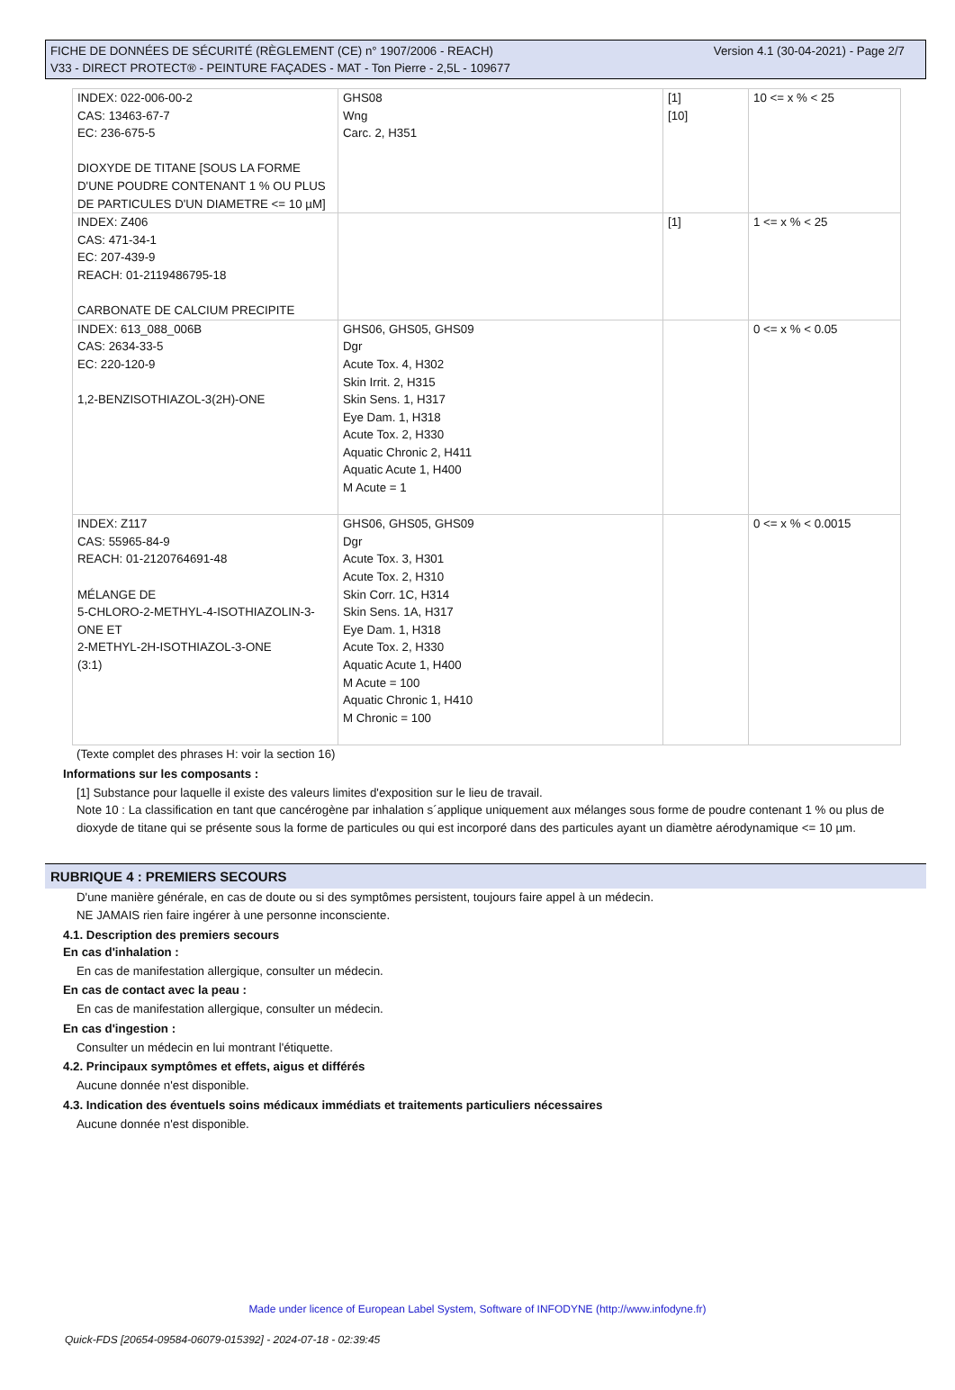Version 4.1 (30-04-2021) - Page 2/7 FICHE DE DONNÉES DE SÉCURITÉ (RÈGLEMENT (CE) n° 1907/2006 - REACH)
V33 - DIRECT PROTECT® - PEINTURE FAÇADES - MAT - Ton Pierre - 2,5L - 109677
| INDEX: 022-006-00-2 CAS: 13463-67-7 EC: 236-675-5 DIOXYDE DE TITANE [SOUS LA FORME D'UNE POUDRE CONTENANT 1 % OU PLUS DE PARTICULES D'UN DIAMETRE <= 10 µM] | GHS08 Wng Carc. 2, H351 | [1] [10] | 10 <= x % < 25 |
| INDEX: Z406 CAS: 471-34-1 EC: 207-439-9 REACH: 01-2119486795-18 CARBONATE DE CALCIUM PRECIPITE | | [1] | 1 <= x % < 25 |
| INDEX: 613_088_006B CAS: 2634-33-5 EC: 220-120-9 1,2-BENZISOTHIAZOL-3(2H)-ONE | GHS06, GHS05, GHS09 Dgr Acute Tox. 4, H302 Skin Irrit. 2, H315 Skin Sens. 1, H317 Eye Dam. 1, H318 Acute Tox. 2, H330 Aquatic Chronic 2, H411 Aquatic Acute 1, H400 M Acute = 1 | | 0 <= x % < 0.05 |
| INDEX: Z117 CAS: 55965-84-9 REACH: 01-2120764691-48 MÉLANGE DE 5-CHLORO-2-METHYL-4-ISOTHIAZOLIN-3-ONE ET 2-METHYL-2H-ISOTHIAZOL-3-ONE (3:1) | GHS06, GHS05, GHS09 Dgr Acute Tox. 3, H301 Acute Tox. 2, H310 Skin Corr. 1C, H314 Skin Sens. 1A, H317 Eye Dam. 1, H318 Acute Tox. 2, H330 Aquatic Acute 1, H400 M Acute = 100 Aquatic Chronic 1, H410 M Chronic = 100 | | 0 <= x % < 0.0015 |
(Texte complet des phrases H: voir la section 16)
Informations sur les composants :
[1] Substance pour laquelle il existe des valeurs limites d'exposition sur le lieu de travail.
Note 10 : La classification en tant que cancérogène par inhalation s´applique uniquement aux mélanges sous forme de poudre contenant 1 % ou plus de dioxyde de titane qui se présente sous la forme de particules ou qui est incorporé dans des particules ayant un diamètre aérodynamique <= 10 µm.
RUBRIQUE 4 : PREMIERS SECOURS
D'une manière générale, en cas de doute ou si des symptômes persistent, toujours faire appel à un médecin.
NE JAMAIS rien faire ingérer à une personne inconsciente.
4.1. Description des premiers secours
En cas d'inhalation :
En cas de manifestation allergique, consulter un médecin.
En cas de contact avec la peau :
En cas de manifestation allergique, consulter un médecin.
En cas d'ingestion :
Consulter un médecin en lui montrant l'étiquette.
4.2. Principaux symptômes et effets, aigus et différés
Aucune donnée n'est disponible.
4.3. Indication des éventuels soins médicaux immédiats et traitements particuliers nécessaires
Aucune donnée n'est disponible.
Made under licence of European Label System, Software of INFODYNE (http://www.infodyne.fr)
Quick-FDS [20654-09584-06079-015392] - 2024-07-18 - 02:39:45